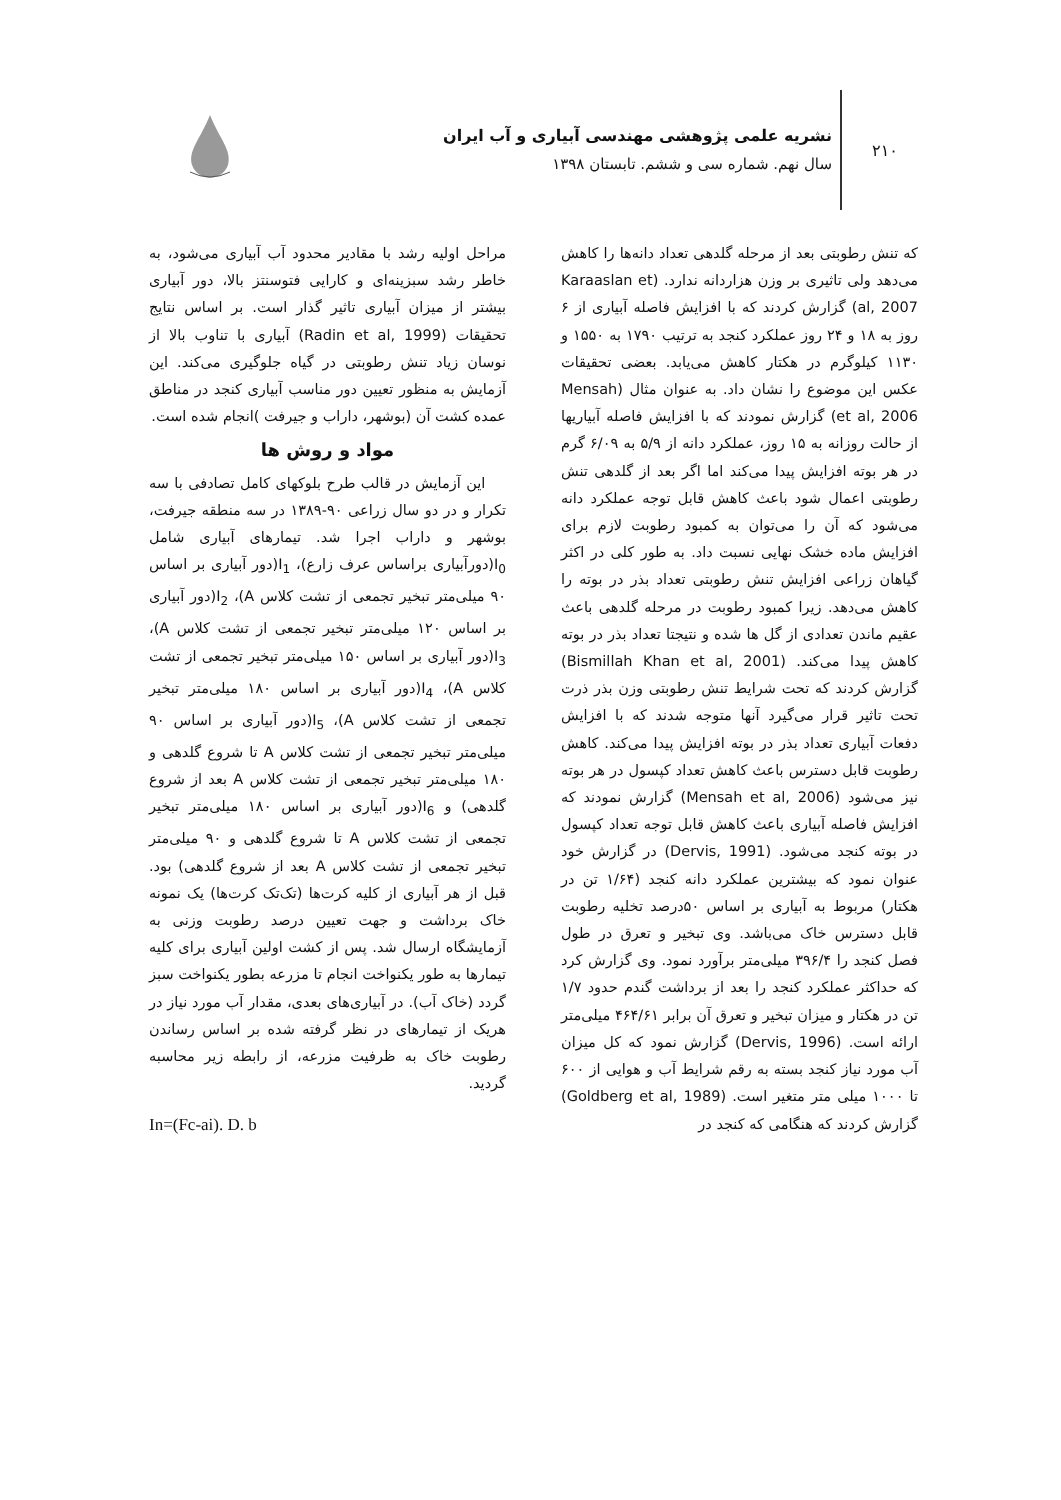۲۱۰
نشریه علمی پژوهشی مهندسی آبیاری و آب ایران
سال نهم. شماره سی و ششم. تابستان ۱۳۹۸
که تنش رطوبتی بعد از مرحله گلدهی تعداد دانه‌ها را کاهش می‌دهد ولی تاثیری بر وزن هزاردانه ندارد. (Karaaslan et al, 2007) گزارش کردند که با افزایش فاصله آبیاری از ۶ روز به ۱۸ و ۲۴ روز عملکرد کنجد به ترتیب ۱۷۹۰ به ۱۵۵۰ و ۱۱۳۰ کیلوگرم در هکتار کاهش می‌یابد. بعضی تحقیقات عکس این موضوع را نشان داد. به عنوان مثال (Mensah et al, 2006) گزارش نمودند که با افزایش فاصله آبیاریها از حالت روزانه به ۱۵ روز، عملکرد دانه از ۵/۹ به ۶/۰۹ گرم در هر بوته افزایش پیدا می‌کند اما اگر بعد از گلدهی تنش رطوبتی اعمال شود باعث کاهش قابل توجه عملکرد دانه می‌شود که آن را می‌توان به کمبود رطوبت لازم برای افزایش ماده خشک نهایی نسبت داد. به طور کلی در اکثر گیاهان زراعی افزایش تنش رطوبتی تعداد بذر در بوته را کاهش می‌دهد. زیرا کمبود رطوبت در مرحله گلدهی باعث عقیم ماندن تعدادی از گل ها شده و نتیجتا تعداد بذر در بوته کاهش پیدا می‌کند. (Bismillah Khan et al, 2001) گزارش کردند که تحت شرایط تنش رطوبتی وزن بذر ذرت تحت تاثیر قرار می‌گیرد آنها متوجه شدند که با افزایش دفعات آبیاری تعداد بذر در بوته افزایش پیدا می‌کند. کاهش رطوبت قابل دسترس باعث کاهش تعداد کپسول در هر بوته نیز می‌شود (Mensah et al, 2006) گزارش نمودند که افزایش فاصله آبیاری باعث کاهش قابل توجه تعداد کپسول در بوته کنجد می‌شود. (Dervis, 1991) در گزارش خود عنوان نمود که بیشترین عملکرد دانه کنجد (۱/۶۴ تن در هکتار) مربوط به آبیاری بر اساس ۵۰درصد تخلیه رطوبت قابل دسترس خاک می‌باشد. وی تبخیر و تعرق در طول فصل کنجد را ۳۹۶/۴ میلی‌متر برآورد نمود. وی گزارش کرد که حداکثر عملکرد کنجد را بعد از برداشت گندم حدود ۱/۷ تن در هکتار و میزان تبخیر و تعرق آن برابر ۴۶۴/۶۱ میلی‌متر ارائه است. (Dervis, 1996) گزارش نمود که کل میزان آب مورد نیاز کنجد بسته به رقم شرایط آب و هوایی از ۶۰۰ تا ۱۰۰۰ میلی متر متغیر است. (Goldberg et al, 1989) گزارش کردند که هنگامی که کنجد در
مراحل اولیه رشد با مقادیر محدود آب آبیاری می‌شود، به خاطر رشد سبزینه‌ای و کارایی فتوسنتز بالا، دور آبیاری بیشتر از میزان آبیاری تاثیر گذار است. بر اساس نتایج تحقیقات (Radin et al, 1999) آبیاری با تناوب بالا از نوسان زیاد تنش رطوبتی در گیاه جلوگیری می‌کند. این آزمایش به منظور تعیین دور مناسب آبیاری کنجد در مناطق عمده کشت آن (بوشهر، داراب و جیرفت )انجام شده است.
مواد و روش ها
این آزمایش در قالب طرح بلوکهای کامل تصادفی با سه تکرار و در دو سال زراعی ۹۰-۱۳۸۹ در سه منطقه جیرفت، بوشهر و داراب اجرا شد. تیمارهای آبیاری شامل I<sub>0</sub>(دورآبیاری براساس عرف زارع)، I<sub>1</sub>(دور آبیاری بر اساس ۹۰ میلی‌متر تبخیر تجمعی از تشت کلاس A)، I<sub>2</sub>(دور آبیاری بر اساس ۱۲۰ میلی‌متر تبخیر تجمعی از تشت کلاس A)، I<sub>3</sub>(دور آبیاری بر اساس ۱۵۰ میلی‌متر تبخیر تجمعی از تشت کلاس A)، I<sub>4</sub>(دور آبیاری بر اساس ۱۸۰ میلی‌متر تبخیر تجمعی از تشت کلاس A)، I<sub>5</sub>(دور آبیاری بر اساس ۹۰ میلی‌متر تبخیر تجمعی از تشت کلاس A تا شروع گلدهی و ۱۸۰ میلی‌متر تبخیر تجمعی از تشت کلاس A بعد از شروع گلدهی) و I<sub>6</sub>(دور آبیاری بر اساس ۱۸۰ میلی‌متر تبخیر تجمعی از تشت کلاس A تا شروع گلدهی و ۹۰ میلی‌متر تبخیر تجمعی از تشت کلاس A بعد از شروع گلدهی) بود. قبل از هر آبیاری از کلیه کرت‌ها (تک‌تک کرت‌ها) یک نمونه خاک برداشت و جهت تعیین درصد رطوبت وزنی به آزمایشگاه ارسال شد. پس از کشت اولین آبیاری برای کلیه تیمارها به طور یکنواخت انجام تا مزرعه بطور یکنواخت سبز گردد (خاک آب). در آبیاری‌های بعدی، مقدار آب مورد نیاز در هریک از تیمارهای در نظر گرفته شده بر اساس رساندن رطوبت خاک به ظرفیت مزرعه، از رابطه زیر محاسبه گردید.
In=(Fc-ai). D. b